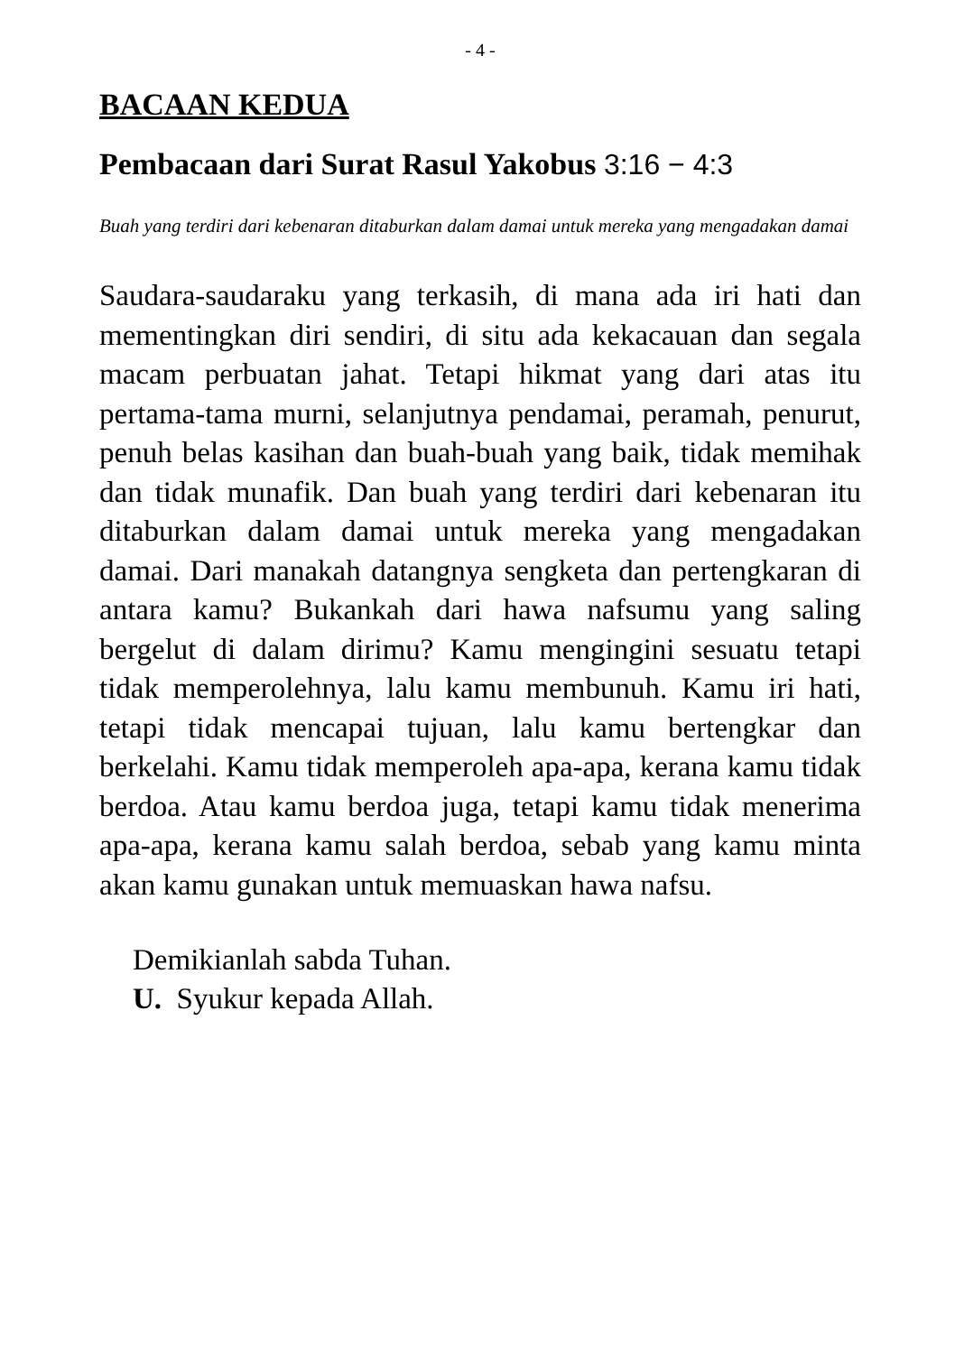- 4 -
BACAAN KEDUA
Pembacaan dari Surat Rasul Yakobus 3:16 − 4:3
Buah yang terdiri dari kebenaran ditaburkan dalam damai untuk mereka yang mengadakan damai
Saudara-saudaraku yang terkasih, di mana ada iri hati dan mementingkan diri sendiri, di situ ada kekacauan dan segala macam perbuatan jahat. Tetapi hikmat yang dari atas itu pertama-tama murni, selanjutnya pendamai, peramah, penurut, penuh belas kasihan dan buah-buah yang baik, tidak memihak dan tidak munafik. Dan buah yang terdiri dari kebenaran itu ditaburkan dalam damai untuk mereka yang mengadakan damai. Dari manakah datangnya sengketa dan pertengkaran di antara kamu? Bukankah dari hawa nafsumu yang saling bergelut di dalam dirimu? Kamu mengingini sesuatu tetapi tidak memperolehnya, lalu kamu membunuh. Kamu iri hati, tetapi tidak mencapai tujuan, lalu kamu bertengkar dan berkelahi. Kamu tidak memperoleh apa-apa, kerana kamu tidak berdoa. Atau kamu berdoa juga, tetapi kamu tidak menerima apa-apa, kerana kamu salah berdoa, sebab yang kamu minta akan kamu gunakan untuk memuaskan hawa nafsu.
Demikianlah sabda Tuhan.
U. Syukur kepada Allah.